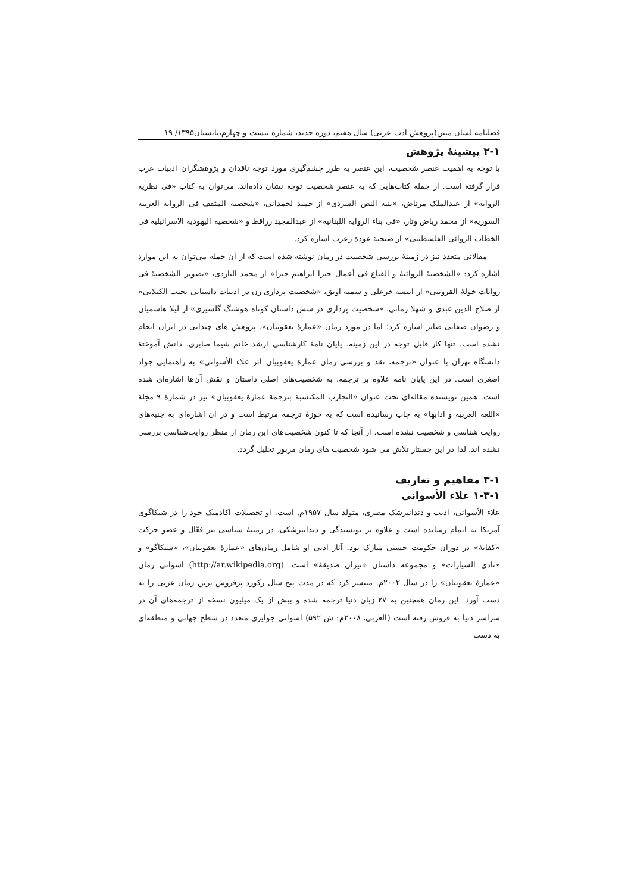فصلنامه لسان مبین(پژوهش ادب عربی) سال هفتم، دوره جدید، شماره بیست و چهارم،تابستان۱۳۹۵/ ۱۹
۲-۱ پیشینۀ پژوهش
با توجه به اهمیت عنصر شخصیت، این عنصر به طرز چشم‌گیری مورد توجه ناقدان و پژوهشگران ادبیات عرب قرار گرفته است. از جمله کتاب‌هایی که به عنصر شخصیت توجه نشان داده‌اند، می‌توان به کتاب «فی نظریة الروایة» از عبدالملک مرتاض، «بنیة النص السردی» از حمید لحمدانی، «شخصیة المثقف فی الروایة العربیة السوریة» از محمد ریاض وتار، «فی بناء الروایة اللبنانیة» از عبدالمجید زراقط و «شخصیة الیهودیة الاسرائیلیة فی الخطاب الروائی الفلسطینی» از صبحیة عودة زعرب اشاره کرد.
مقالاتی متعدد نیز در زمینۀ بررسی شخصیت در رمان نوشته شده است که از آن جمله می‌توان به این موارد اشاره کرد: «الشخصیۀ الروائیۀ و القناع فی أعمال جبرا ابراهیم جبرا» از محمد البارد‌ی، «تصویر الشخصیۀ فی روایات خولۀ القزوینی» از انیسه خزعلی و سمیه اونق، «شخصیت پردازی زن در ادبیات داستانی نجیب الکیلانی» از صلاح الدین عبدی و شهلا زمانی، «شخصیت پردازی در شش داستان کوتاه هوشنگ گلشیری» از لیلا هاشمیان و رضوان صفایی صابر اشاره کرد؛ اما در مورد رمان «عمارۀ یعقوبیان»، پژوهش های چندانی در ایران انجام نشده است. تنها کار قابل توجه در این زمینه، پایان نامۀ کارشناسی ارشد خانم شیما صابری، دانش آموختۀ دانشگاه تهران با عنوان «ترجمه، نقد و بررسی رمان عمارۀ یعقوبیان اثر علاء الأسوانی» به راهنمایی جواد اصغری است. در این پایان نامه علاوه بر ترجمه، به شخصیت‌های اصلی داستان و نقش آن‌ها اشاره‌ای شده است. همین نویسنده مقاله‌ای تحت عنوان «التجارب المکتسبة بترجمة عمارة یعقوبیان» نیز در شمارۀ ۹ مجلۀ «اللغة العربیة و آدابها» به چاپ رسانیده است که به حوزۀ ترجمه مرتبط است و در آن اشاره‌ای به جنبه‌های روایت شناسی و شخصیت نشده است. از آنجا که تا کنون شخصیت‌های این رمان از منظر روایت‌شناسی بررسی نشده اند، لذا در این جستار تلاش می شود شخصیت های رمان مزبور تحلیل گردد.
۳-۱ مفاهیم و تعاریف
۱-۳-۱ علاء الأسوانی
علاء الأسوانی، ادیب و دندانپزشک مصری، متولد سال ۱۹۵۷م. است. او تحصیلات آکادمیک خود را در شیکاگوی آمریکا به اتمام رسانده است و علاوه بر نویسندگی و دندانپزشکی، در زمینۀ سیاسی نیز فعّال و عضو حرکت «کفایۀ» در دوران حکومت حسنی مبارک بود. آثار ادبی او شامل رمان‌های «عمارۀ یعقوبیان»، «شیکاگو» و «نادی السیارات» و مجموعه داستان «نیران صدیقۀ» است. (http://ar.wikipedia.org) اسوانی رمان «عمارۀ یعقوبیان» را در سال ۲۰۰۲م. منتشر کرد که در مدت پنج سال رکورد پرفروش ترین رمان عربی را به دست آورد. این رمان همچنین به ۲۷ زبان دنیا ترجمه شده و بیش از یک میلیون نسخه از ترجمه‌های آن در سراسر دنیا به فروش رفته است (العربی، ۲۰۰۸م: ش ۵۹۲) اسوانی جوایزی متعدد در سطح جهانی و منطقه‌ای به دست